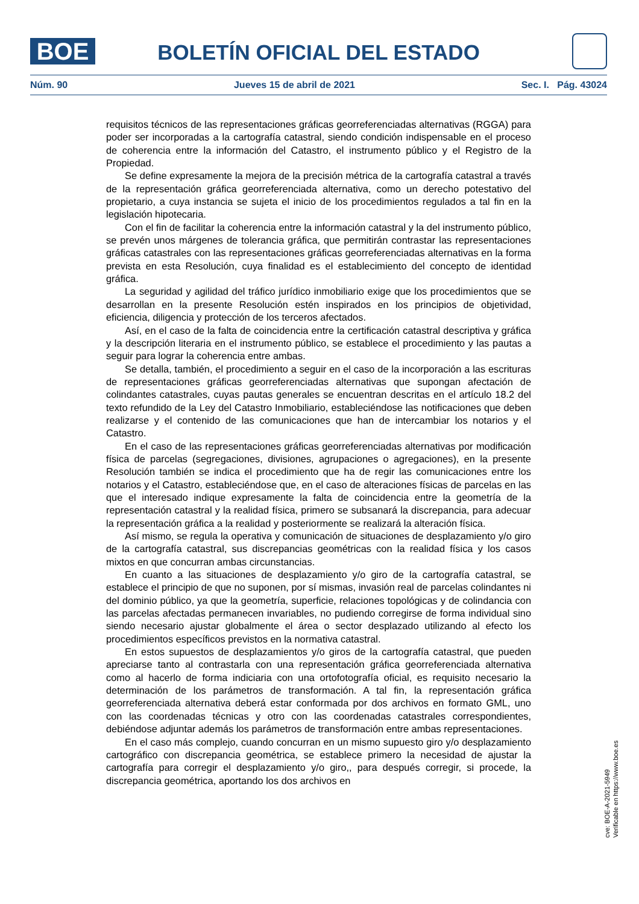BOE BOLETÍN OFICIAL DEL ESTADO
Núm. 90 Jueves 15 de abril de 2021 Sec. I. Pág. 43024
requisitos técnicos de las representaciones gráficas georreferenciadas alternativas (RGGA) para poder ser incorporadas a la cartografía catastral, siendo condición indispensable en el proceso de coherencia entre la información del Catastro, el instrumento público y el Registro de la Propiedad.
Se define expresamente la mejora de la precisión métrica de la cartografía catastral a través de la representación gráfica georreferenciada alternativa, como un derecho potestativo del propietario, a cuya instancia se sujeta el inicio de los procedimientos regulados a tal fin en la legislación hipotecaria.
Con el fin de facilitar la coherencia entre la información catastral y la del instrumento público, se prevén unos márgenes de tolerancia gráfica, que permitirán contrastar las representaciones gráficas catastrales con las representaciones gráficas georreferenciadas alternativas en la forma prevista en esta Resolución, cuya finalidad es el establecimiento del concepto de identidad gráfica.
La seguridad y agilidad del tráfico jurídico inmobiliario exige que los procedimientos que se desarrollan en la presente Resolución estén inspirados en los principios de objetividad, eficiencia, diligencia y protección de los terceros afectados.
Así, en el caso de la falta de coincidencia entre la certificación catastral descriptiva y gráfica y la descripción literaria en el instrumento público, se establece el procedimiento y las pautas a seguir para lograr la coherencia entre ambas.
Se detalla, también, el procedimiento a seguir en el caso de la incorporación a las escrituras de representaciones gráficas georreferenciadas alternativas que supongan afectación de colindantes catastrales, cuyas pautas generales se encuentran descritas en el artículo 18.2 del texto refundido de la Ley del Catastro Inmobiliario, estableciéndose las notificaciones que deben realizarse y el contenido de las comunicaciones que han de intercambiar los notarios y el Catastro.
En el caso de las representaciones gráficas georreferenciadas alternativas por modificación física de parcelas (segregaciones, divisiones, agrupaciones o agregaciones), en la presente Resolución también se indica el procedimiento que ha de regir las comunicaciones entre los notarios y el Catastro, estableciéndose que, en el caso de alteraciones físicas de parcelas en las que el interesado indique expresamente la falta de coincidencia entre la geometría de la representación catastral y la realidad física, primero se subsanará la discrepancia, para adecuar la representación gráfica a la realidad y posteriormente se realizará la alteración física.
Así mismo, se regula la operativa y comunicación de situaciones de desplazamiento y/o giro de la cartografía catastral, sus discrepancias geométricas con la realidad física y los casos mixtos en que concurran ambas circunstancias.
En cuanto a las situaciones de desplazamiento y/o giro de la cartografía catastral, se establece el principio de que no suponen, por sí mismas, invasión real de parcelas colindantes ni del dominio público, ya que la geometría, superficie, relaciones topológicas y de colindancia con las parcelas afectadas permanecen invariables, no pudiendo corregirse de forma individual sino siendo necesario ajustar globalmente el área o sector desplazado utilizando al efecto los procedimientos específicos previstos en la normativa catastral.
En estos supuestos de desplazamientos y/o giros de la cartografía catastral, que pueden apreciarse tanto al contrastarla con una representación gráfica georreferenciada alternativa como al hacerlo de forma indiciaria con una ortofotografía oficial, es requisito necesario la determinación de los parámetros de transformación. A tal fin, la representación gráfica georreferenciada alternativa deberá estar conformada por dos archivos en formato GML, uno con las coordenadas técnicas y otro con las coordenadas catastrales correspondientes, debiéndose adjuntar además los parámetros de transformación entre ambas representaciones.
En el caso más complejo, cuando concurran en un mismo supuesto giro y/o desplazamiento cartográfico con discrepancia geométrica, se establece primero la necesidad de ajustar la cartografía para corregir el desplazamiento y/o giro,, para después corregir, si procede, la discrepancia geométrica, aportando los dos archivos en
cve: BOE-A-2021-5949
Verificable en https://www.boe.es